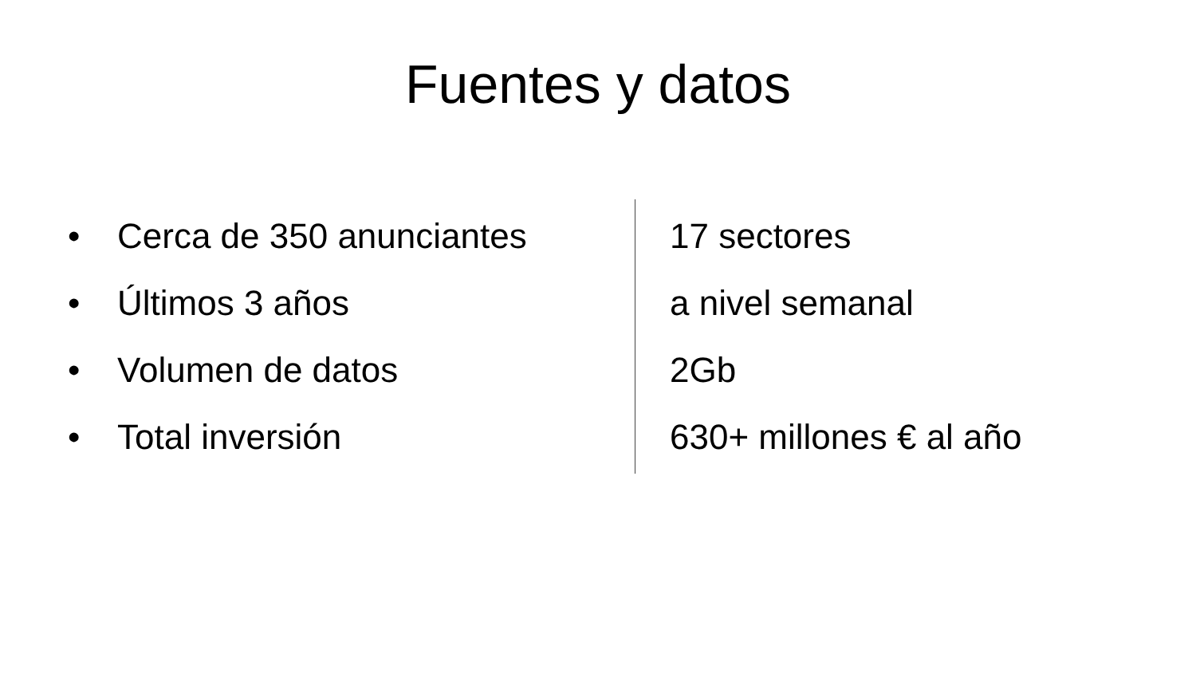Fuentes y datos
• Cerca de 350 anunciantes
• Últimos 3 años
• Volumen de datos
• Total inversión
17 sectores
a nivel semanal
2Gb
630+ millones € al año